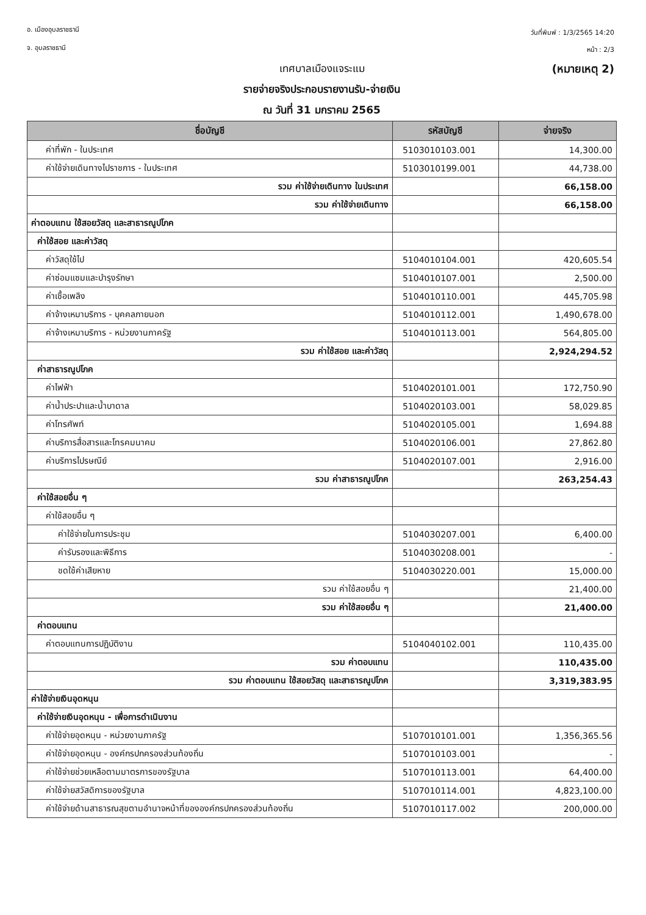อ. เมืองอุบลราชธานี
จ. อุบลราชธานี
วันที่พิมพ์ : 1/3/2565 14:20
หน้า : 2/3
เทศบาลเมืองแจระแม (หมายเหตุ 2)
รายจ่ายจริงประกอบรายงานรับ-จ่ายเงิน
ณ วันที่ 31 มกราคม 2565
| ชื่อบัญชี | รหัสบัญชี | จ่ายจริง |
| --- | --- | --- |
| ค่าที่พัก - ในประเทศ | 5103010103.001 | 14,300.00 |
| ค่าใช้จ่ายเดินทางไปราชการ - ในประเทศ | 5103010199.001 | 44,738.00 |
| รวม ค่าใช้จ่ายเดินทาง ในประเทศ | | 66,158.00 |
| รวม ค่าใช้จ่ายเดินทาง | | 66,158.00 |
| ค่าตอบแทน ใช้สอยวัสดุ และสาธารณูปโภค | | |
| ค่าใช้สอย และค่าวัสดุ | | |
| ค่าวัสดุใช้ไป | 5104010104.001 | 420,605.54 |
| ค่าซ่อมแซมและบำรุงรักษา | 5104010107.001 | 2,500.00 |
| ค่าเชื้อเพลิง | 5104010110.001 | 445,705.98 |
| ค่าจ้างเหมาบริการ - บุคคลภายนอก | 5104010112.001 | 1,490,678.00 |
| ค่าจ้างเหมาบริการ - หน่วยงานภาครัฐ | 5104010113.001 | 564,805.00 |
| รวม ค่าใช้สอย และค่าวัสดุ | | 2,924,294.52 |
| ค่าสาธารณูปโภค | | |
| ค่าไฟฟ้า | 5104020101.001 | 172,750.90 |
| ค่าน้ำประปาและน้ำบาดาล | 5104020103.001 | 58,029.85 |
| ค่าโทรศัพท์ | 5104020105.001 | 1,694.88 |
| ค่าบริการสื่อสารและโทรคมนาคม | 5104020106.001 | 27,862.80 |
| ค่าบริการไปรษณีย์ | 5104020107.001 | 2,916.00 |
| รวม ค่าสาธารณูปโภค | | 263,254.43 |
| ค่าใช้สอยอื่น ๆ | | |
| ค่าใช้สอยอื่น ๆ | | |
| ค่าใช้จ่ายในการประชุม | 5104030207.001 | 6,400.00 |
| ค่ารับรองและพิธีการ | 5104030208.001 | - |
| ชดใช้ค่าเสียหาย | 5104030220.001 | 15,000.00 |
| รวม ค่าใช้สอยอื่น ๆ | | 21,400.00 |
| รวม ค่าใช้สอยอื่น ๆ | | 21,400.00 |
| ค่าตอบแทน | | |
| ค่าตอบแทนการปฏิบัติงาน | 5104040102.001 | 110,435.00 |
| รวม ค่าตอบแทน | | 110,435.00 |
| รวม ค่าตอบแทน ใช้สอยวัสดุ และสาธารณูปโภค | | 3,319,383.95 |
| ค่าใช้จ่ายเงินอุดหนุน | | |
| ค่าใช้จ่ายเงินอุดหนุน - เพื่อการดำเนินงาน | | |
| ค่าใช้จ่ายอุดหนุน - หน่วยงานภาครัฐ | 5107010101.001 | 1,356,365.56 |
| ค่าใช้จ่ายอุดหนุน - องค์กรปกครองส่วนท้องถิ่น | 5107010103.001 | - |
| ค่าใช้จ่ายช่วยเหลือตามมาตรการของรัฐบาล | 5107010113.001 | 64,400.00 |
| ค่าใช้จ่ายสวัสดิการของรัฐบาล | 5107010114.001 | 4,823,100.00 |
| ค่าใช้จ่ายด้านสาธารณสุขตามอำนาจหน้าที่ขององค์กรปกครองส่วนท้องถิ่น | 5107010117.002 | 200,000.00 |